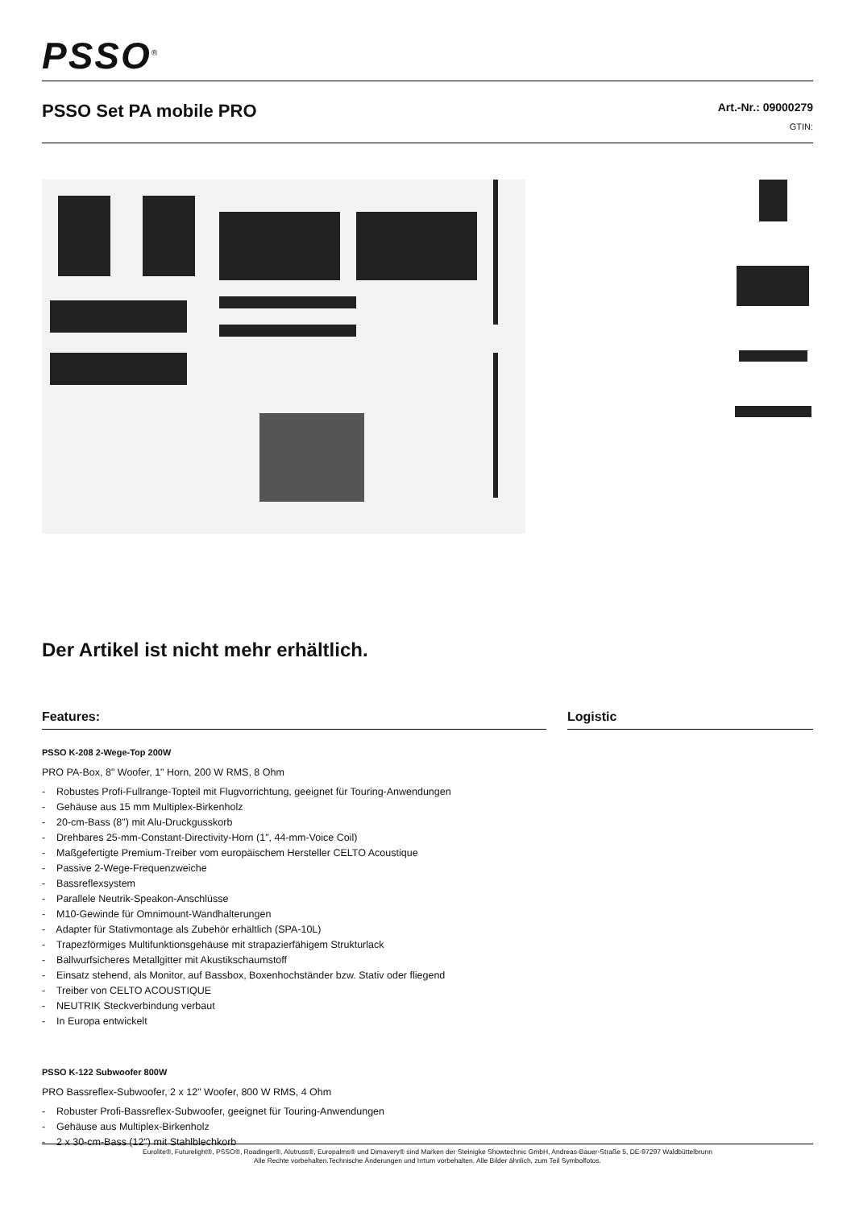PSSO<sup>®</sup>
PSSO Set PA mobile PRO
Art.-Nr.: 09000279
GTIN:
Der Artikel ist nicht mehr erhältlich.
Features:
PSSO K-208 2-Wege-Top 200W
PRO PA-Box, 8" Woofer, 1" Horn, 200 W RMS, 8 Ohm
- Robustes Profi-Fullrange-Topteil mit Flugvorrichtung, geeignet für Touring-Anwendungen
- Gehäuse aus 15 mm Multiplex-Birkenholz
- 20-cm-Bass (8") mit Alu-Druckgusskorb
- Drehbares 25-mm-Constant-Directivity-Horn (1", 44-mm-Voice Coil)
- Maßgefertigte Premium-Treiber vom europäischem Hersteller CELTO Acoustique
- Passive 2-Wege-Frequenzweiche
- Bassreflexsystem
- Parallele Neutrik-Speakon-Anschlüsse
- M10-Gewinde für Omnimount-Wandhalterungen
- Adapter für Stativmontage als Zubehör erhältlich (SPA-10L)
- Trapezförmiges Multifunktionsgehäuse mit strapazierfähigem Strukturlack
- Ballwurfsicheres Metallgitter mit Akustikschaumstoff
- Einsatz stehend, als Monitor, auf Bassbox, Boxenhochständer bzw. Stativ oder fliegend
- Treiber von CELTO ACOUSTIQUE
- NEUTRIK Steckverbindung verbaut
- In Europa entwickelt
PSSO K-122 Subwoofer 800W
PRO Bassreflex-Subwoofer, 2 x 12" Woofer, 800 W RMS, 4 Ohm
- Robuster Profi-Bassreflex-Subwoofer, geeignet für Touring-Anwendungen
- Gehäuse aus Multiplex-Birkenholz
- 2 x 30-cm-Bass (12") mit Stahlblechkorb
Logistic
Eurolite®, Futurelight®, PSSO®, Roadinger®, Alutruss®, Europalms® und Dimavery® sind Marken der Steinigke Showtechnic GmbH, Andreas-Bauer-Straße 5, DE-97297 Waldbüttelbrunn
Alle Rechte vorbehalten.Technische Änderungen und Irrtum vorbehalten. Alle Bilder ähnlich, zum Teil Symbolfotos.